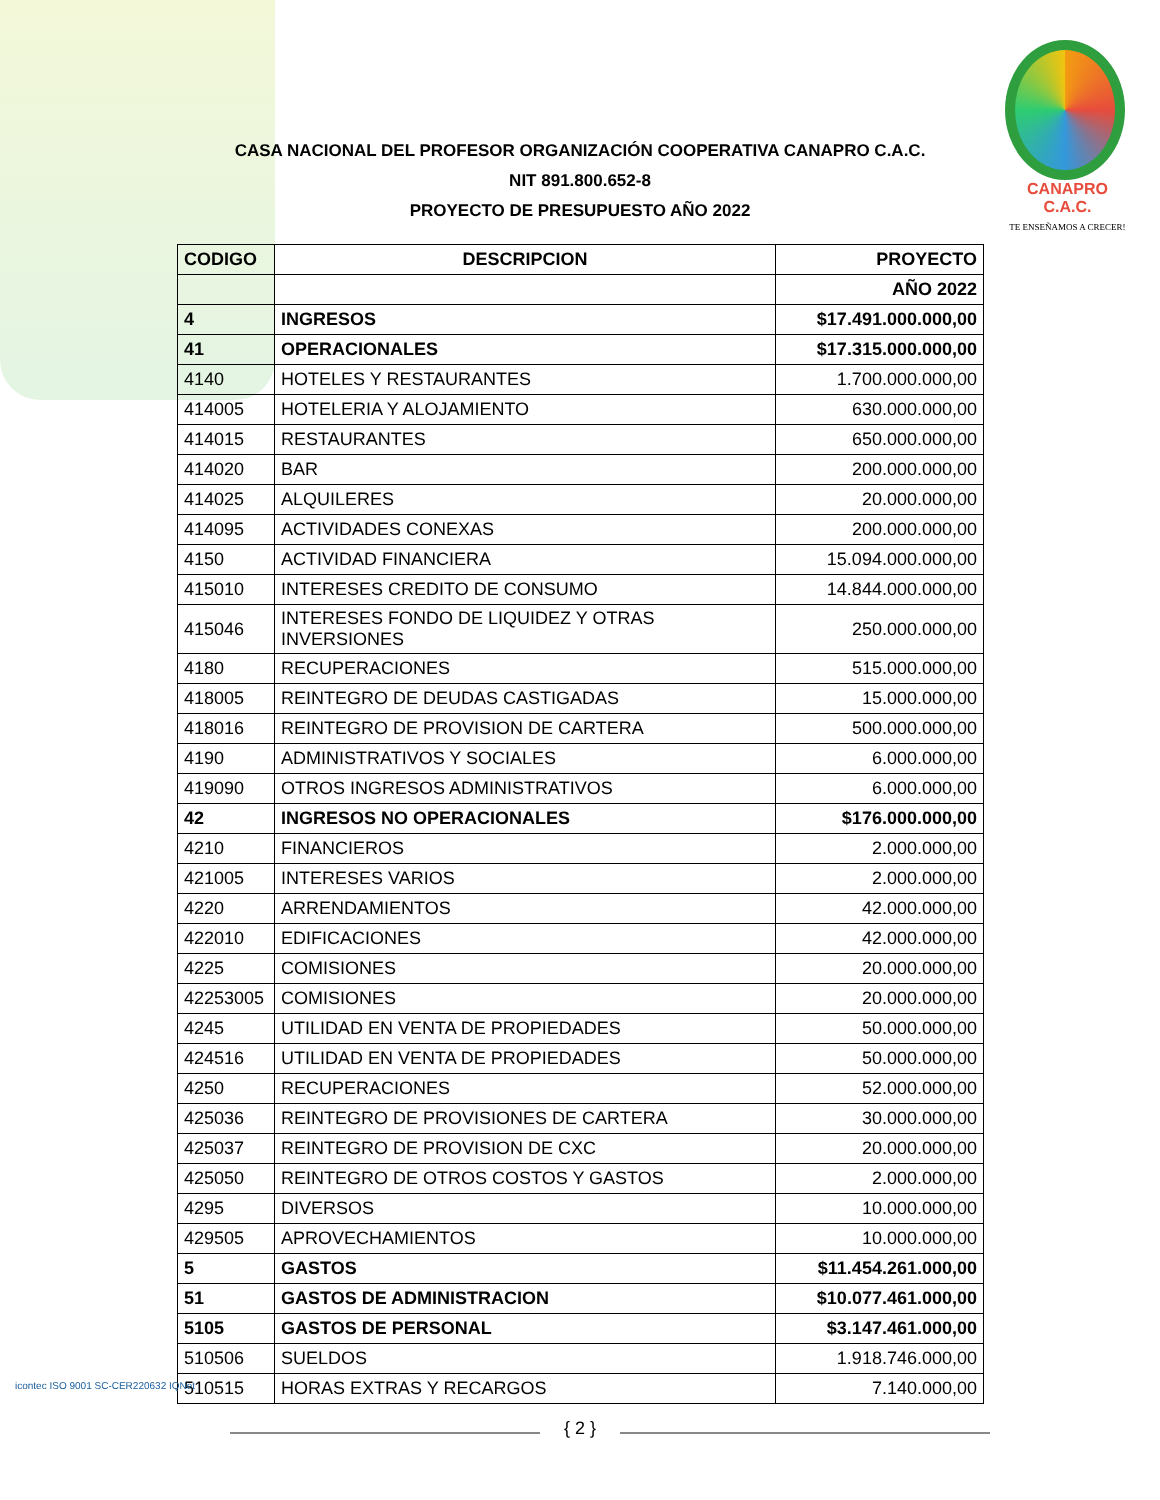CANAPRO C.A.C.
TE ENSEÑAMOS A CRECER!
CASA NACIONAL DEL PROFESOR ORGANIZACIÓN COOPERATIVA CANAPRO C.A.C.
NIT 891.800.652-8
PROYECTO DE PRESUPUESTO AÑO 2022
| CODIGO | DESCRIPCION | PROYECTO |
| --- | --- | --- |
| | | AÑO 2022 |
| 4 | INGRESOS | $17.491.000.000,00 |
| 41 | OPERACIONALES | $17.315.000.000,00 |
| 4140 | HOTELES Y RESTAURANTES | 1.700.000.000,00 |
| 414005 | HOTELERIA Y ALOJAMIENTO | 630.000.000,00 |
| 414015 | RESTAURANTES | 650.000.000,00 |
| 414020 | BAR | 200.000.000,00 |
| 414025 | ALQUILERES | 20.000.000,00 |
| 414095 | ACTIVIDADES CONEXAS | 200.000.000,00 |
| 4150 | ACTIVIDAD FINANCIERA | 15.094.000.000,00 |
| 415010 | INTERESES CREDITO DE CONSUMO | 14.844.000.000,00 |
| 415046 | INTERESES FONDO DE LIQUIDEZ Y OTRAS INVERSIONES | 250.000.000,00 |
| 4180 | RECUPERACIONES | 515.000.000,00 |
| 418005 | REINTEGRO DE DEUDAS CASTIGADAS | 15.000.000,00 |
| 418016 | REINTEGRO DE PROVISION DE CARTERA | 500.000.000,00 |
| 4190 | ADMINISTRATIVOS Y SOCIALES | 6.000.000,00 |
| 419090 | OTROS INGRESOS ADMINISTRATIVOS | 6.000.000,00 |
| 42 | INGRESOS NO OPERACIONALES | $176.000.000,00 |
| 4210 | FINANCIEROS | 2.000.000,00 |
| 421005 | INTERESES VARIOS | 2.000.000,00 |
| 4220 | ARRENDAMIENTOS | 42.000.000,00 |
| 422010 | EDIFICACIONES | 42.000.000,00 |
| 4225 | COMISIONES | 20.000.000,00 |
| 42253005 | COMISIONES | 20.000.000,00 |
| 4245 | UTILIDAD EN VENTA DE PROPIEDADES | 50.000.000,00 |
| 424516 | UTILIDAD EN VENTA DE PROPIEDADES | 50.000.000,00 |
| 4250 | RECUPERACIONES | 52.000.000,00 |
| 425036 | REINTEGRO DE PROVISIONES DE CARTERA | 30.000.000,00 |
| 425037 | REINTEGRO DE PROVISION DE CXC | 20.000.000,00 |
| 425050 | REINTEGRO DE OTROS COSTOS Y GASTOS | 2.000.000,00 |
| 4295 | DIVERSOS | 10.000.000,00 |
| 429505 | APROVECHAMIENTOS | 10.000.000,00 |
| 5 | GASTOS | $11.454.261.000,00 |
| 51 | GASTOS DE ADMINISTRACION | $10.077.461.000,00 |
| 5105 | GASTOS DE PERSONAL | $3.147.461.000,00 |
| 510506 | SUELDOS | 1.918.746.000,00 |
| 510515 | HORAS EXTRAS Y RECARGOS | 7.140.000,00 |
icontec ISO 9001 SC-CER220632 IQNet
{ 2 }